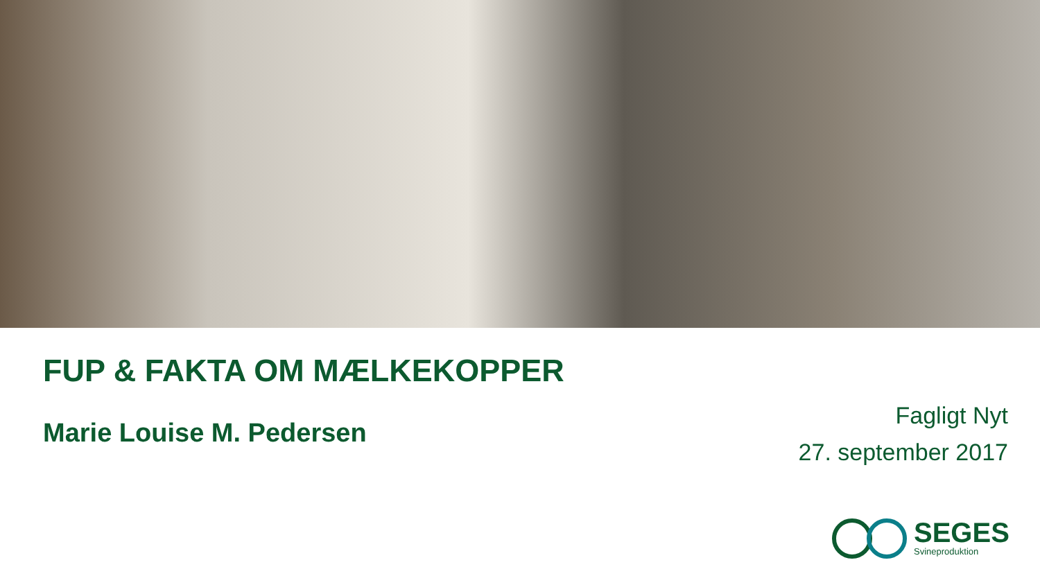FUP & FAKTA OM MÆLKEKOPPER
Marie Louise M. Pedersen
Fagligt Nyt
27. september 2017
SEGES
Svineproduktion